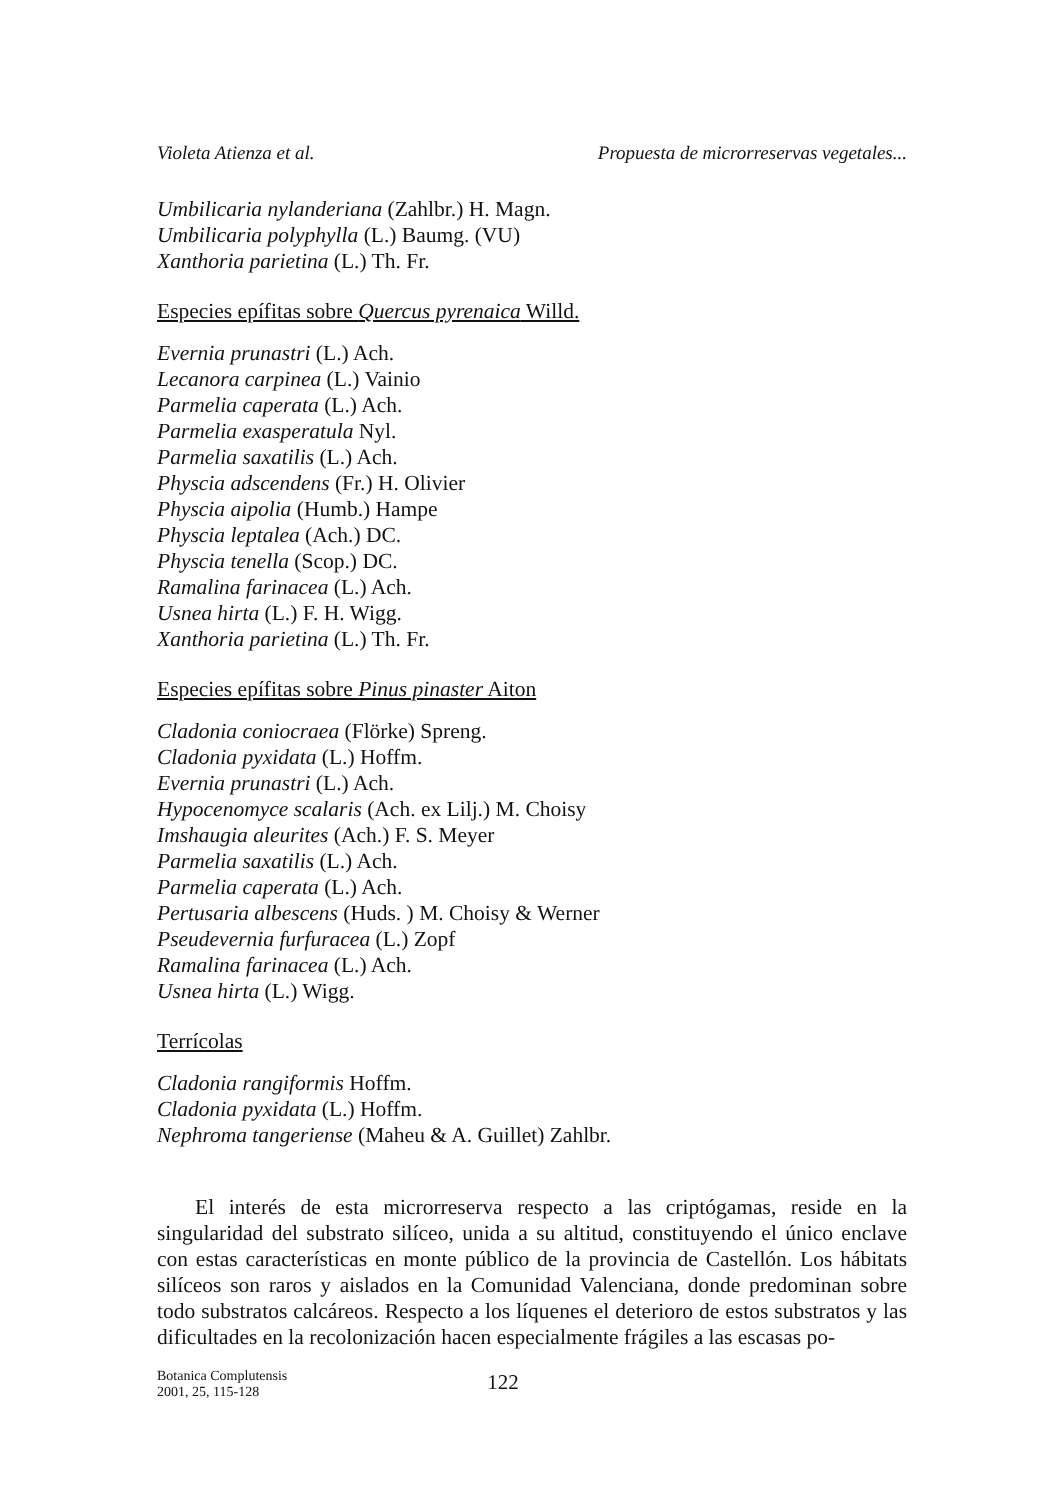Violeta Atienza et al. Propuesta de microrreservas vegetales...
Umbilicaria nylanderiana (Zahlbr.) H. Magn.
Umbilicaria polyphylla (L.) Baumg. (VU)
Xanthoria parietina (L.) Th. Fr.
Especies epífitas sobre Quercus pyrenaica Willd.
Evernia prunastri (L.) Ach.
Lecanora carpinea (L.) Vainio
Parmelia caperata (L.) Ach.
Parmelia exasperatula Nyl.
Parmelia saxatilis (L.) Ach.
Physcia adscendens (Fr.) H. Olivier
Physcia aipolia (Humb.) Hampe
Physcia leptalea (Ach.) DC.
Physcia tenella (Scop.) DC.
Ramalina farinacea (L.) Ach.
Usnea hirta (L.) F. H. Wigg.
Xanthoria parietina (L.) Th. Fr.
Especies epífitas sobre Pinus pinaster Aiton
Cladonia coniocraea (Flörke) Spreng.
Cladonia pyxidata (L.) Hoffm.
Evernia prunastri (L.) Ach.
Hypocenomyce scalaris (Ach. ex Lilj.) M. Choisy
Imshaugia aleurites (Ach.) F. S. Meyer
Parmelia saxatilis (L.) Ach.
Parmelia caperata (L.) Ach.
Pertusaria albescens (Huds. ) M. Choisy & Werner
Pseudevernia furfuracea (L.) Zopf
Ramalina farinacea (L.) Ach.
Usnea hirta (L.) Wigg.
Terrícolas
Cladonia rangiformis Hoffm.
Cladonia pyxidata (L.) Hoffm.
Nephroma tangeriense (Maheu & A. Guillet) Zahlbr.
El interés de esta microrreserva respecto a las criptógamas, reside en la singularidad del substrato silíceo, unida a su altitud, constituyendo el único enclave con estas características en monte público de la provincia de Castellón. Los hábitats silíceos son raros y aislados en la Comunidad Valenciana, donde predominan sobre todo substratos calcáreos. Respecto a los líquenes el deterioro de estos substratos y las dificultades en la recolonización hacen especialmente frágiles a las escasas po-
Botanica Complutensis
2001, 25, 115-128
122